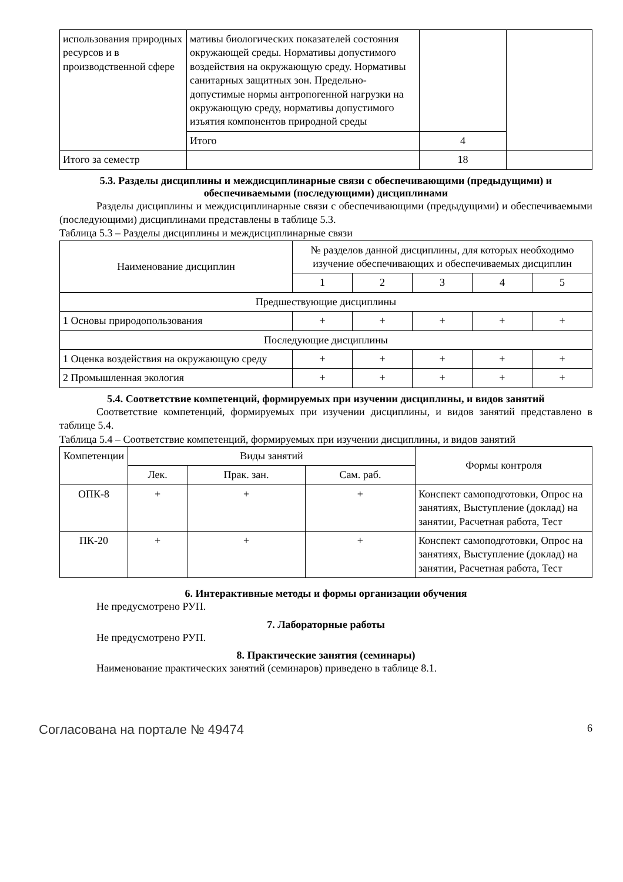| использования природных ресурсов и в производственной сфере | мативы биологических показателей состояния окружающей среды. Нормативы допустимого воздействия на окружающую среду. Нормативы санитарных защитных зон. Предельно-допустимые нормы антропогенной нагрузки на окружающую среду, нормативы допустимого изъятия компонентов природной среды | | |
| | Итого | 4 | |
| Итого за семестр | | 18 | |
5.3. Разделы дисциплины и междисциплинарные связи с обеспечивающими (предыдущими) и обеспечиваемыми (последующими) дисциплинами
Разделы дисциплины и междисциплинарные связи с обеспечивающими (предыдущими) и обеспечиваемыми (последующими) дисциплинами представлены в таблице 5.3.
Таблица 5.3 – Разделы дисциплины и междисциплинарные связи
| Наименование дисциплин | № разделов данной дисциплины, для которых необходимо изучение обеспечивающих и обеспечиваемых дисциплин | | | | |
| --- | --- | --- | --- | --- | --- |
| | 1 | 2 | 3 | 4 | 5 |
| Предшествующие дисциплины | | | | | |
| 1 Основы природопользования | + | + | + | + | + |
| Последующие дисциплины | | | | | |
| 1 Оценка воздействия на окружающую среду | + | + | + | + | + |
| 2 Промышленная экология | + | + | + | + | + |
5.4. Соответствие компетенций, формируемых при изучении дисциплины, и видов занятий
Соответствие компетенций, формируемых при изучении дисциплины, и видов занятий представлено в таблице 5.4.
Таблица 5.4 – Соответствие компетенций, формируемых при изучении дисциплины, и видов занятий
| Компетенции | Виды занятий | | | Формы контроля |
| --- | --- | --- | --- | --- |
| | Лек. | Прак. зан. | Сам. раб. | |
| ОПК-8 | + | + | + | Конспект самоподготовки, Опрос на занятиях, Выступление (доклад) на занятии, Расчетная работа, Тест |
| ПК-20 | + | + | + | Конспект самоподготовки, Опрос на занятиях, Выступление (доклад) на занятии, Расчетная работа, Тест |
6. Интерактивные методы и формы организации обучения
Не предусмотрено РУП.
7. Лабораторные работы
Не предусмотрено РУП.
8. Практические занятия (семинары)
Наименование практических занятий (семинаров) приведено в таблице 8.1.
Согласована на портале № 49474 6